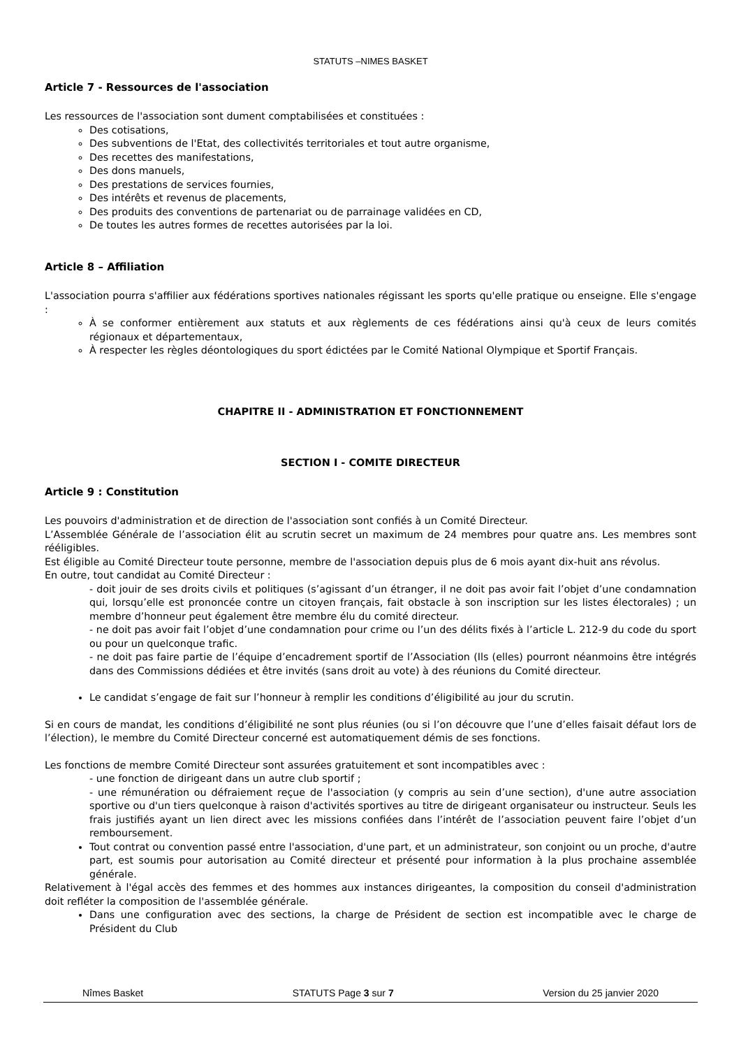STATUTS –NIMES BASKET
Article 7 - Ressources de l'association
Les ressources de l'association sont dument comptabilisées et constituées :
Des cotisations,
Des subventions de l'Etat, des collectivités territoriales et tout autre organisme,
Des recettes des manifestations,
Des dons manuels,
Des prestations de services fournies,
Des intérêts et revenus de placements,
Des produits des conventions de partenariat ou de parrainage validées en CD,
De toutes les autres formes de recettes autorisées par la loi.
Article 8 – Affiliation
L'association pourra s'affilier aux fédérations sportives nationales régissant les sports qu'elle pratique ou enseigne. Elle s'engage :
À se conformer entièrement aux statuts et aux règlements de ces fédérations ainsi qu'à ceux de leurs comités régionaux et départementaux,
À respecter les règles déontologiques du sport édictées par le Comité National Olympique et Sportif Français.
CHAPITRE II - ADMINISTRATION ET FONCTIONNEMENT
SECTION I - COMITE DIRECTEUR
Article 9 : Constitution
Les pouvoirs d'administration et de direction de l'association sont confiés à un Comité Directeur.
L’Assemblée Générale de l’association élit au scrutin secret un maximum de 24 membres pour quatre ans. Les membres sont rééligibles.
Est éligible au Comité Directeur toute personne, membre de l'association depuis plus de 6 mois ayant dix-huit ans révolus.
En outre, tout candidat au Comité Directeur :
- doit jouir de ses droits civils et politiques (s’agissant d’un étranger, il ne doit pas avoir fait l’objet d’une condamnation qui, lorsqu’elle est prononcée contre un citoyen français, fait obstacle à son inscription sur les listes électorales) ; un membre d’honneur peut également être membre élu du comité directeur.
- ne doit pas avoir fait l’objet d’une condamnation pour crime ou l’un des délits fixés à l’article L. 212-9 du code du sport ou pour un quelconque trafic.
- ne doit pas faire partie de l’équipe d’encadrement sportif de l’Association (Ils (elles) pourront néanmoins être intégrés dans des Commissions dédiées et être invités (sans droit au vote) à des réunions du Comité directeur.
Le candidat s’engage de fait sur l’honneur à remplir les conditions d’éligibilité au jour du scrutin.
Si en cours de mandat, les conditions d’éligibilité ne sont plus réunies (ou si l’on découvre que l’une d’elles faisait défaut lors de l’élection), le membre du Comité Directeur concerné est automatiquement démis de ses fonctions.
Les fonctions de membre Comité Directeur sont assurées gratuitement et sont incompatibles avec :
- une fonction de dirigeant dans un autre club sportif ;
- une rémunération ou défraiement reçue de l'association (y compris au sein d’une section), d'une autre association sportive ou d'un tiers quelconque à raison d'activités sportives au titre de dirigeant organisateur ou instructeur. Seuls les frais justifiés ayant un lien direct avec les missions confiées dans l’intérêt de l’association peuvent faire l’objet d’un remboursement.
Tout contrat ou convention passé entre l'association, d'une part, et un administrateur, son conjoint ou un proche, d'autre part, est soumis pour autorisation au Comité directeur et présenté pour information à la plus prochaine assemblée générale.
Relativement à l'égal accès des femmes et des hommes aux instances dirigeantes, la composition du conseil d'administration doit refléter la composition de l'assemblée générale.
Dans une configuration avec des sections, la charge de Président de section est incompatible avec le charge de Président du Club
Nîmes Basket STATUTS Page 3 sur 7 Version du 25 janvier 2020